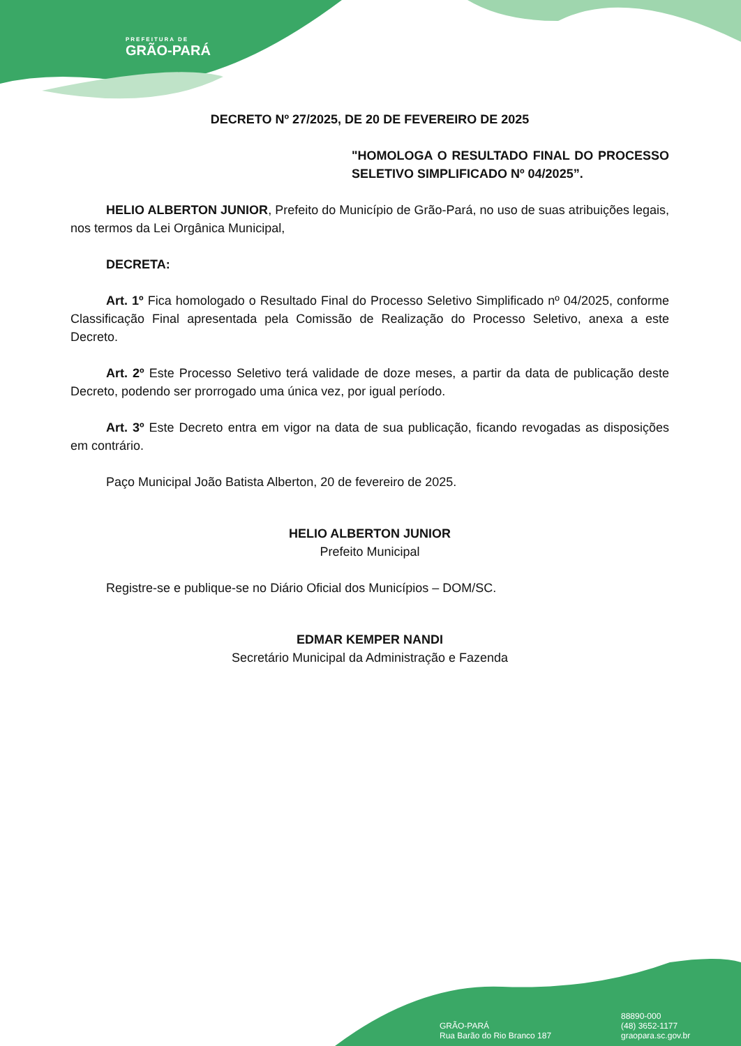PREFEITURA DE
GRÃO-PARÁ
DECRETO Nº 27/2025, DE 20 DE FEVEREIRO DE 2025
"HOMOLOGA O RESULTADO FINAL DO PROCESSO SELETIVO SIMPLIFICADO Nº 04/2025”.
HELIO ALBERTON JUNIOR, Prefeito do Município de Grão-Pará, no uso de suas atribuições legais, nos termos da Lei Orgânica Municipal,
DECRETA:
Art. 1º Fica homologado o Resultado Final do Processo Seletivo Simplificado nº 04/2025, conforme Classificação Final apresentada pela Comissão de Realização do Processo Seletivo, anexa a este Decreto.
Art. 2º Este Processo Seletivo terá validade de doze meses, a partir da data de publicação deste Decreto, podendo ser prorrogado uma única vez, por igual período.
Art. 3º Este Decreto entra em vigor na data de sua publicação, ficando revogadas as disposições em contrário.
Paço Municipal João Batista Alberton, 20 de fevereiro de 2025.
HELIO ALBERTON JUNIOR
Prefeito Municipal
Registre-se e publique-se no Diário Oficial dos Municípios – DOM/SC.
EDMAR KEMPER NANDI
Secretário Municipal da Administração e Fazenda
GRÃO-PARÁ
Rua Barão do Rio Branco 187
88890-000
(48) 3652-1177
graopara.sc.gov.br